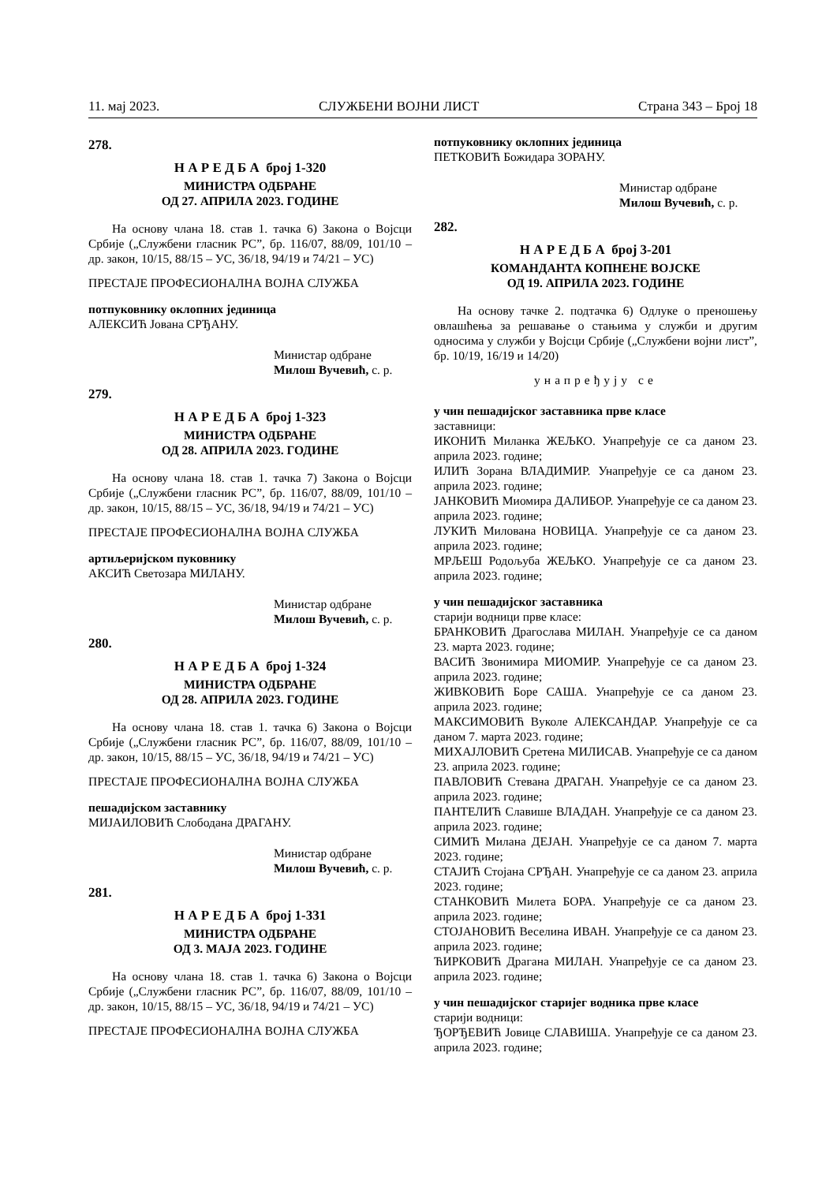11. мај 2023. СЛУЖБЕНИ ВОЈНИ ЛИСТ Страна 343 – Број 18
278.
Н А Р Е Д Б А број 1-320
МИНИСТРА ОДБРАНЕ
ОД 27. АПРИЛА 2023. ГОДИНЕ
На основу члана 18. став 1. тачка 6) Закона о Војсци Србије („Службени гласник РС”, бр. 116/07, 88/09, 101/10 – др. закон, 10/15, 88/15 – УС, 36/18, 94/19 и 74/21 – УС)
ПРЕСТАЈЕ ПРОФЕСИОНАЛНА ВОЈНА СЛУЖБА
потпуковнику оклопних јединица
АЛЕКСИЋ Јована СРЂАНУ.
Министар одбране
Милош Вучевић, с. р.
279.
Н А Р Е Д Б А број 1-323
МИНИСТРА ОДБРАНЕ
ОД 28. АПРИЛА 2023. ГОДИНЕ
На основу члана 18. став 1. тачка 7) Закона о Војсци Србије („Службени гласник РС”, бр. 116/07, 88/09, 101/10 – др. закон, 10/15, 88/15 – УС, 36/18, 94/19 и 74/21 – УС)
ПРЕСТАЈЕ ПРОФЕСИОНАЛНА ВОЈНА СЛУЖБА
артиљеријском пуковнику
АКСИЋ Светозара МИЛАНУ.
Министар одбране
Милош Вучевић, с. р.
280.
Н А Р Е Д Б А број 1-324
МИНИСТРА ОДБРАНЕ
ОД 28. АПРИЛА 2023. ГОДИНЕ
На основу члана 18. став 1. тачка 6) Закона о Војсци Србије („Службени гласник РС”, бр. 116/07, 88/09, 101/10 – др. закон, 10/15, 88/15 – УС, 36/18, 94/19 и 74/21 – УС)
ПРЕСТАЈЕ ПРОФЕСИОНАЛНА ВОЈНА СЛУЖБА
пешадијском заставнику
МИЈАИЛОВИЋ Слободана ДРАГАНУ.
Министар одбране
Милош Вучевић, с. р.
281.
Н А Р Е Д Б А број 1-331
МИНИСТРА ОДБРАНЕ
ОД 3. МАЈА 2023. ГОДИНЕ
На основу члана 18. став 1. тачка 6) Закона о Војсци Србије („Службени гласник РС”, бр. 116/07, 88/09, 101/10 – др. закон, 10/15, 88/15 – УС, 36/18, 94/19 и 74/21 – УС)
ПРЕСТАЈЕ ПРОФЕСИОНАЛНА ВОЈНА СЛУЖБА
потпуковнику оклопних јединица
ПЕТКОВИЋ Божидара ЗОРАНУ.
Министар одбране
Милош Вучевић, с. р.
282.
Н А Р Е Д Б А број 3-201
КОМАНДАНТА КОПНЕНЕ ВОЈСКЕ
ОД 19. АПРИЛА 2023. ГОДИНЕ
На основу тачке 2. подтачка 6) Одлуке о преношењу овлашћења за решавање о стањима у служби и другим односима у служби у Војсци Србије („Службени војни лист”, бр. 10/19, 16/19 и 14/20)
унапређују се
у чин пешадијског заставника прве класе
заставници:
ИКОНИЋ Миланка ЖЕЉКО. Унапређује се са даном 23. априла 2023. године;
ИЛИЋ Зорана ВЛАДИМИР. Унапређује се са даном 23. априла 2023. године;
ЈАНКОВИЋ Миомира ДАЛИБОР. Унапређује се са даном 23. априла 2023. године;
ЛУКИЋ Милована НОВИЦА. Унапређује се са даном 23. априла 2023. године;
МРЉЕШ Родољуба ЖЕЉКО. Унапређује се са даном 23. априла 2023. године;
у чин пешадијског заставника
старији водници прве класе:
БРАНКОВИЋ Драгослава МИЛАН. Унапређује се са даном 23. марта 2023. године;
ВАСИЋ Звонимира МИОМИР. Унапређује се са даном 23. априла 2023. године;
ЖИВКОВИЋ Боре САША. Унапређује се са даном 23. априла 2023. године;
МАКСИМОВИЋ Вуколе АЛЕКСАНДАР. Унапређује се са даном 7. марта 2023. године;
МИХАЈЛОВИЋ Сретена МИЛИСАВ. Унапређује се са даном 23. априла 2023. године;
ПАВЛОВИЋ Стевана ДРАГАН. Унапређује се са даном 23. априла 2023. године;
ПАНТЕЛИЋ Славише ВЛАДАН. Унапређује се са даном 23. априла 2023. године;
СИМИЋ Милана ДЕЈАН. Унапређује се са даном 7. марта 2023. године;
СТАЈИЋ Стојана СРЂАН. Унапређује се са даном 23. априла 2023. године;
СТАНКОВИЋ Милета БОРА. Унапређује се са даном 23. априла 2023. године;
СТОЈАНОВИЋ Веселина ИВАН. Унапређује се са даном 23. априла 2023. године;
ЋИРКОВИЋ Драгана МИЛАН. Унапређује се са даном 23. априла 2023. године;
у чин пешадијског старијег водника прве класе
старији водници:
ЂОРЂЕВИЋ Јовице СЛАВИША. Унапређује се са даном 23. априла 2023. године;